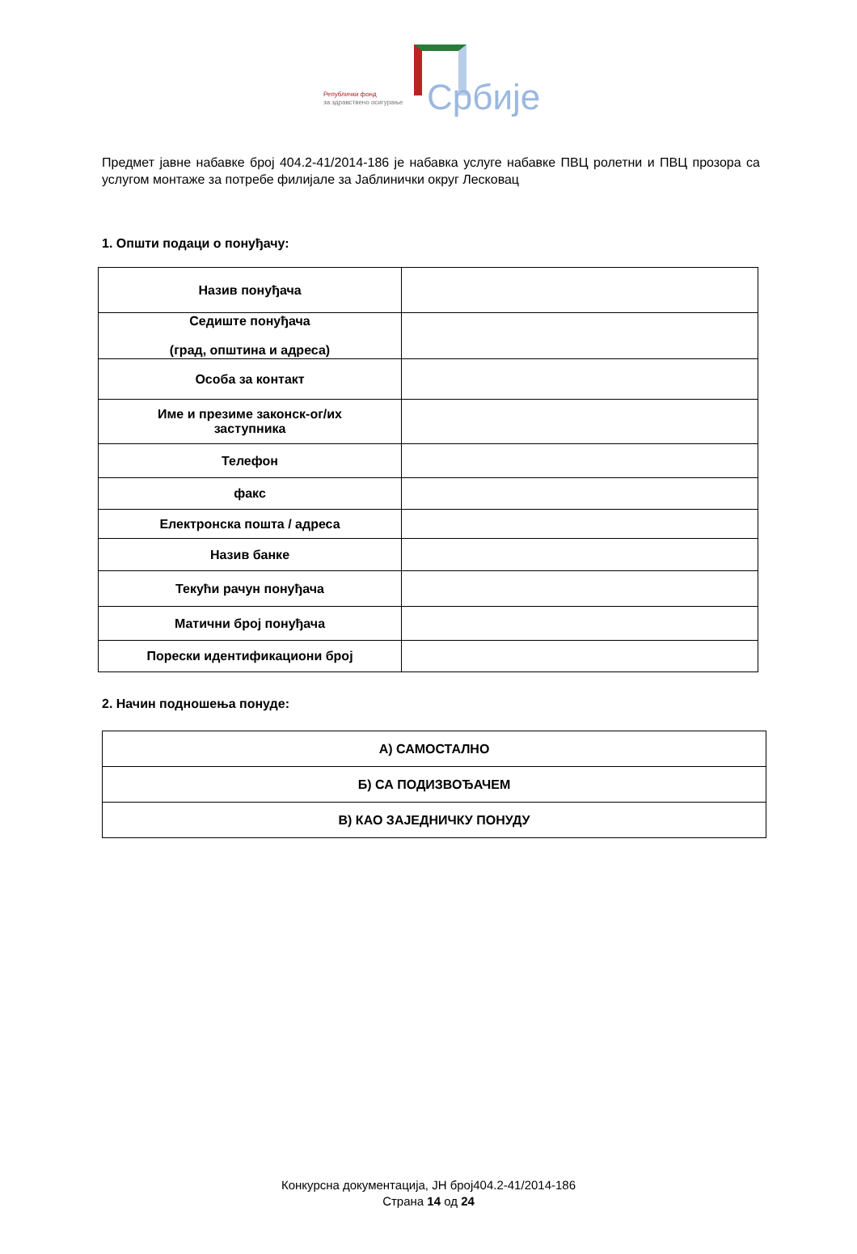Републички фонд
за здравствено осигурање
Србије
Предмет јавне набавке број 404.2-41/2014-186 је набавка услуге набавке ПВЦ ролетни и ПВЦ прозора са услугом монтаже за потребе филијале за Јаблинички округ Лесковац
1. Општи подаци о понуђачу:
| Назив понуђача | |
| Седиште понуђача (град, општина и адреса) | |
| Особа за контакт | |
| Име и презиме законск-ог/их заступника | |
| Телефон | |
| факс | |
| Електронска пошта / адреса | |
| Назив банке | |
| Текући рачун понуђача | |
| Матични број понуђача | |
| Порески идентификациони број | |
2. Начин подношења понуде:
| А) САМОСТАЛНО |
| Б) СА ПОДИЗВОЂАЧЕМ |
| В) КАО ЗАЈЕДНИЧКУ ПОНУДУ |
Конкурсна документација, ЈН број404.2-41/2014-186
Страна 14 од 24